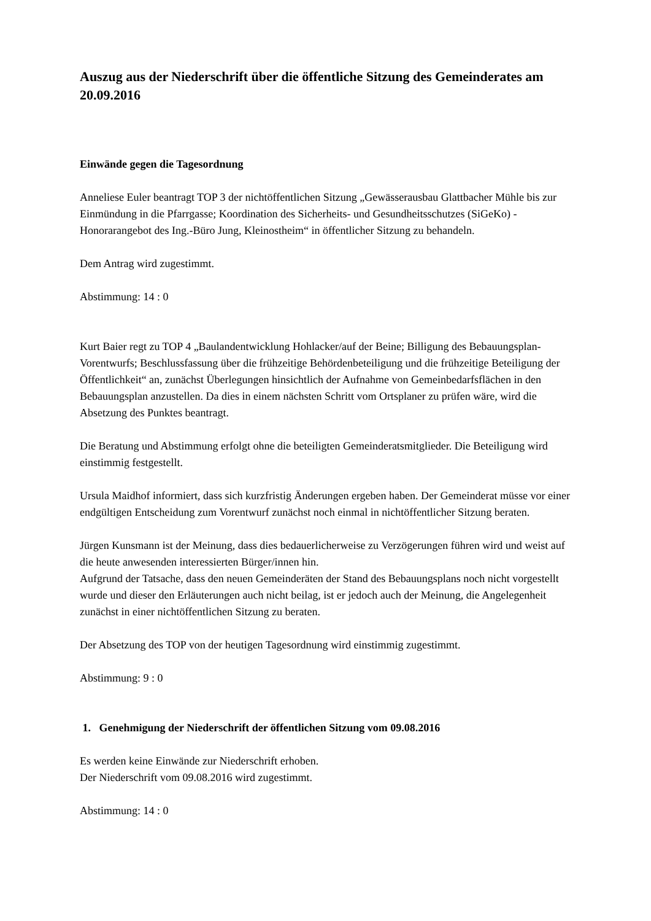Auszug aus der Niederschrift über die öffentliche Sitzung des Gemeinderates am 20.09.2016
Einwände gegen die Tagesordnung
Anneliese Euler beantragt TOP 3 der nichtöffentlichen Sitzung „Gewässerausbau Glattbacher Mühle bis zur Einmündung in die Pfarrgasse; Koordination des Sicherheits- und Gesundheitsschutzes (SiGeKo) - Honorarangebot des Ing.-Büro Jung, Kleinostheim“ in öffentlicher Sitzung zu behandeln.
Dem Antrag wird zugestimmt.
Abstimmung: 14 : 0
Kurt Baier regt zu TOP 4 „Baulandentwicklung Hohlacker/auf der Beine; Billigung des Bebauungsplan-Vorentwurfs; Beschlussfassung über die frühzeitige Behördenbeteiligung und die frühzeitige Beteiligung der Öffentlichkeit“ an, zunächst Überlegungen hinsichtlich der Aufnahme von Gemeinbedarfsflächen in den Bebauungsplan anzustellen. Da dies in einem nächsten Schritt vom Ortsplaner zu prüfen wäre, wird die Absetzung des Punktes beantragt.
Die Beratung und Abstimmung erfolgt ohne die beteiligten Gemeinderatsmitglieder. Die Beteiligung wird einstimmig festgestellt.
Ursula Maidhof informiert, dass sich kurzfristig Änderungen ergeben haben. Der Gemeinderat müsse vor einer endgültigen Entscheidung zum Vorentwurf zunächst noch einmal in nichtöffentlicher Sitzung beraten.
Jürgen Kunsmann ist der Meinung, dass dies bedauerlicherweise zu Verzögerungen führen wird und weist auf die heute anwesenden interessierten Bürger/innen hin.
Aufgrund der Tatsache, dass den neuen Gemeinderäten der Stand des Bebauungsplans noch nicht vorgestellt wurde und dieser den Erläuterungen auch nicht beilag, ist er jedoch auch der Meinung, die Angelegenheit zunächst in einer nichtöffentlichen Sitzung zu beraten.
Der Absetzung des TOP von der heutigen Tagesordnung wird einstimmig zugestimmt.
Abstimmung: 9 : 0
1. Genehmigung der Niederschrift der öffentlichen Sitzung vom 09.08.2016
Es werden keine Einwände zur Niederschrift erhoben.
Der Niederschrift vom 09.08.2016 wird zugestimmt.
Abstimmung: 14 : 0